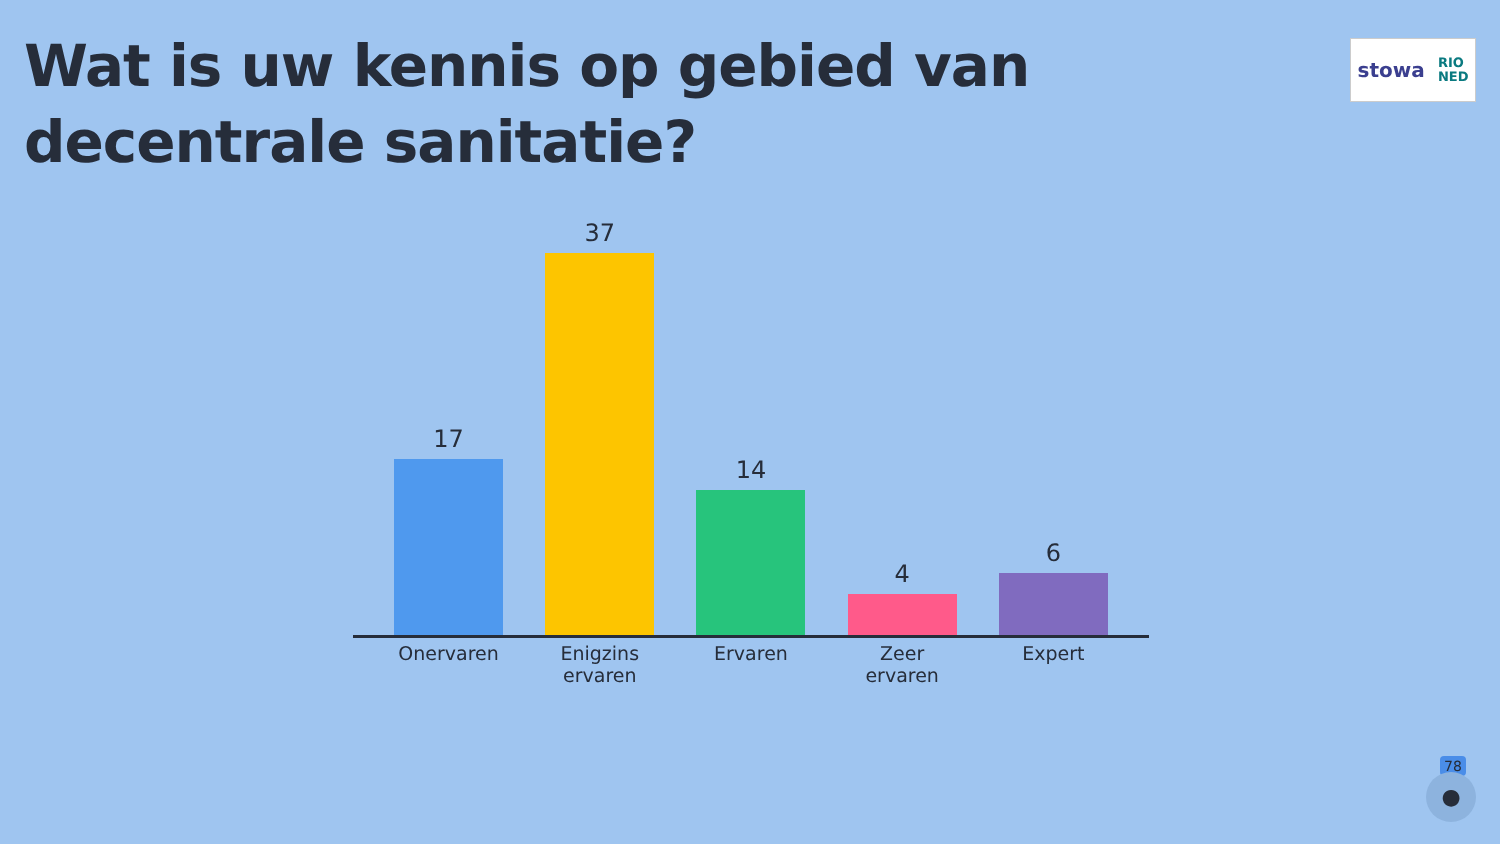Wat is uw kennis op gebied van decentrale sanitatie?
stowa RIO
NED
17
37
14
4
6
Onervaren Enigzins ervaren
Ervaren Zeer ervaren
Expert
78
●